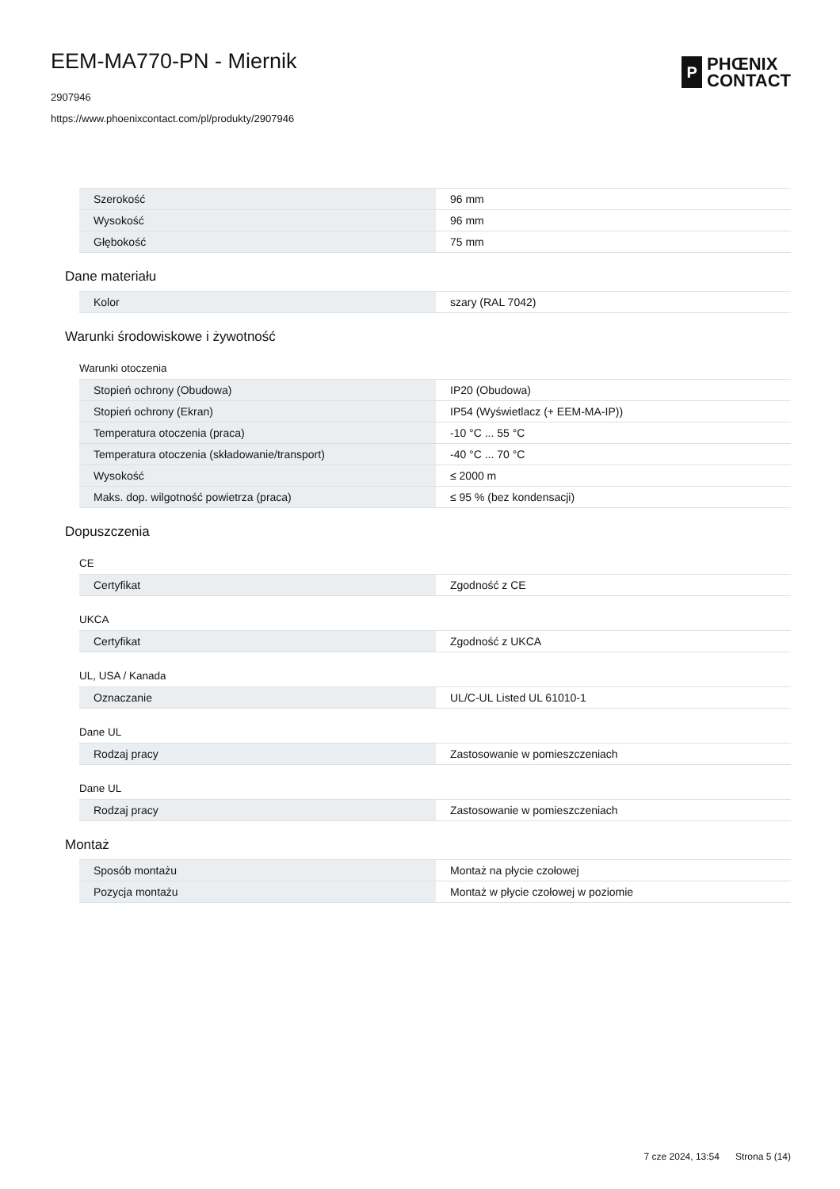EEM-MA770-PN - Miernik
2907946
https://www.phoenixcontact.com/pl/produkty/2907946
P
PHŒNIX
CONTACT
| Szerokość | 96 mm |
| Wysokość | 96 mm |
| Głębokość | 75 mm |
Dane materiału
| Kolor | szary (RAL 7042) |
Warunki środowiskowe i żywotność
Warunki otoczenia
| Stopień ochrony (Obudowa) | IP20 (Obudowa) |
| Stopień ochrony (Ekran) | IP54 (Wyświetlacz (+ EEM-MA-IP)) |
| Temperatura otoczenia (praca) | -10 °C ... 55 °C |
| Temperatura otoczenia (składowanie/transport) | -40 °C ... 70 °C |
| Wysokość | ≤ 2000 m |
| Maks. dop. wilgotność powietrza (praca) | ≤ 95 % (bez kondensacji) |
Dopuszczenia
CE
| Certyfikat | Zgodność z CE |
UKCA
| Certyfikat | Zgodność z UKCA |
UL, USA / Kanada
| Oznaczanie | UL/C-UL Listed UL 61010-1 |
Dane UL
| Rodzaj pracy | Zastosowanie w pomieszczeniach |
Dane UL
| Rodzaj pracy | Zastosowanie w pomieszczeniach |
Montaż
| Sposób montażu | Montaż na płycie czołowej |
| Pozycja montażu | Montaż w płycie czołowej w poziomie |
7 cze 2024, 13:54 Strona 5 (14)